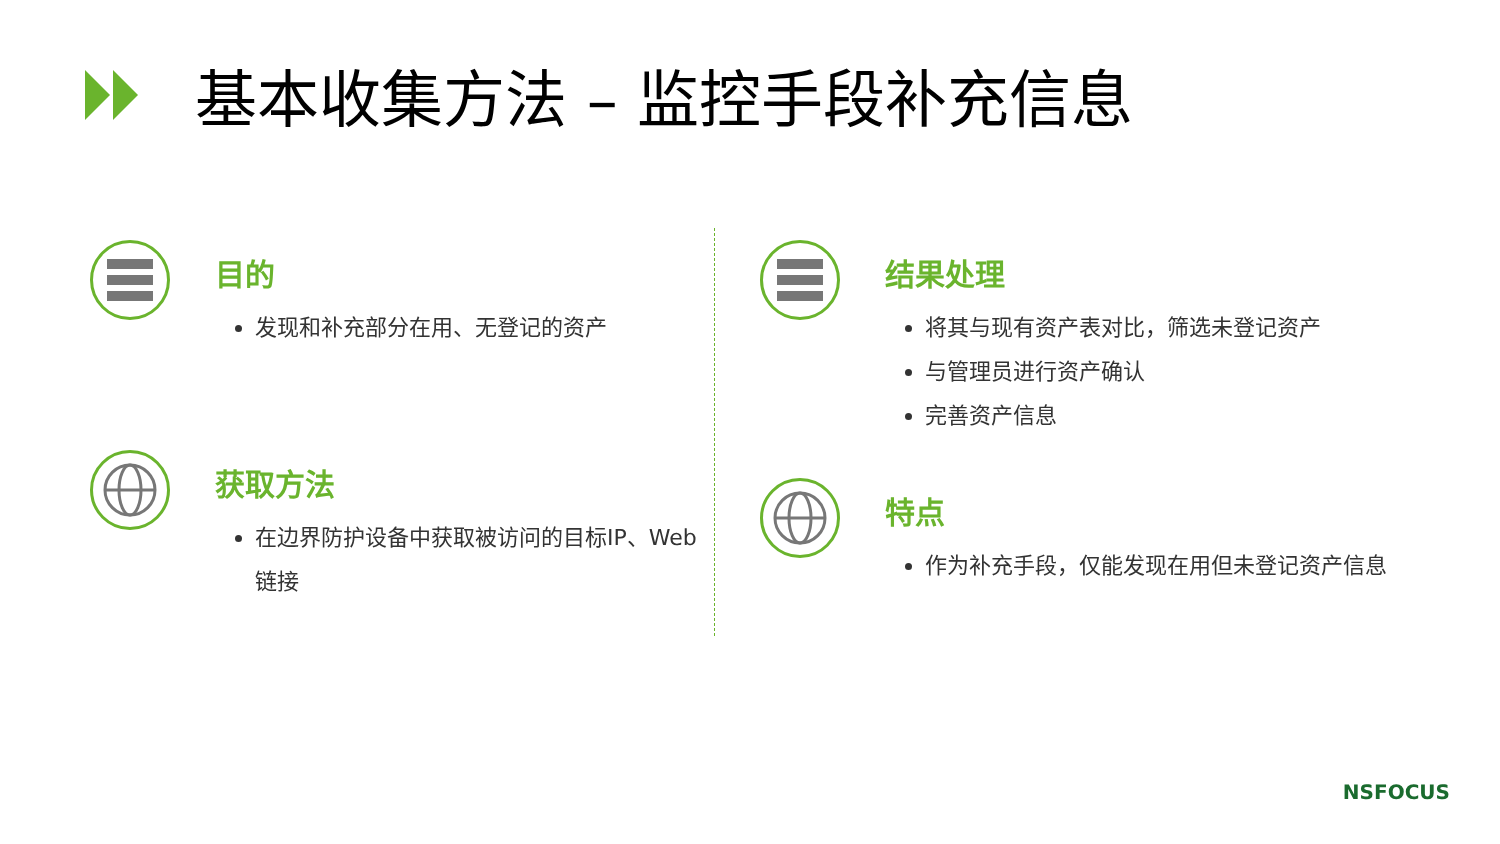基本收集方法 – 监控手段补充信息
目的
发现和补充部分在用、无登记的资产
获取方法
在边界防护设备中获取被访问的目标IP、Web链接
结果处理
将其与现有资产表对比，筛选未登记资产
与管理员进行资产确认
完善资产信息
特点
作为补充手段，仅能发现在用但未登记资产信息
NSFOCUS